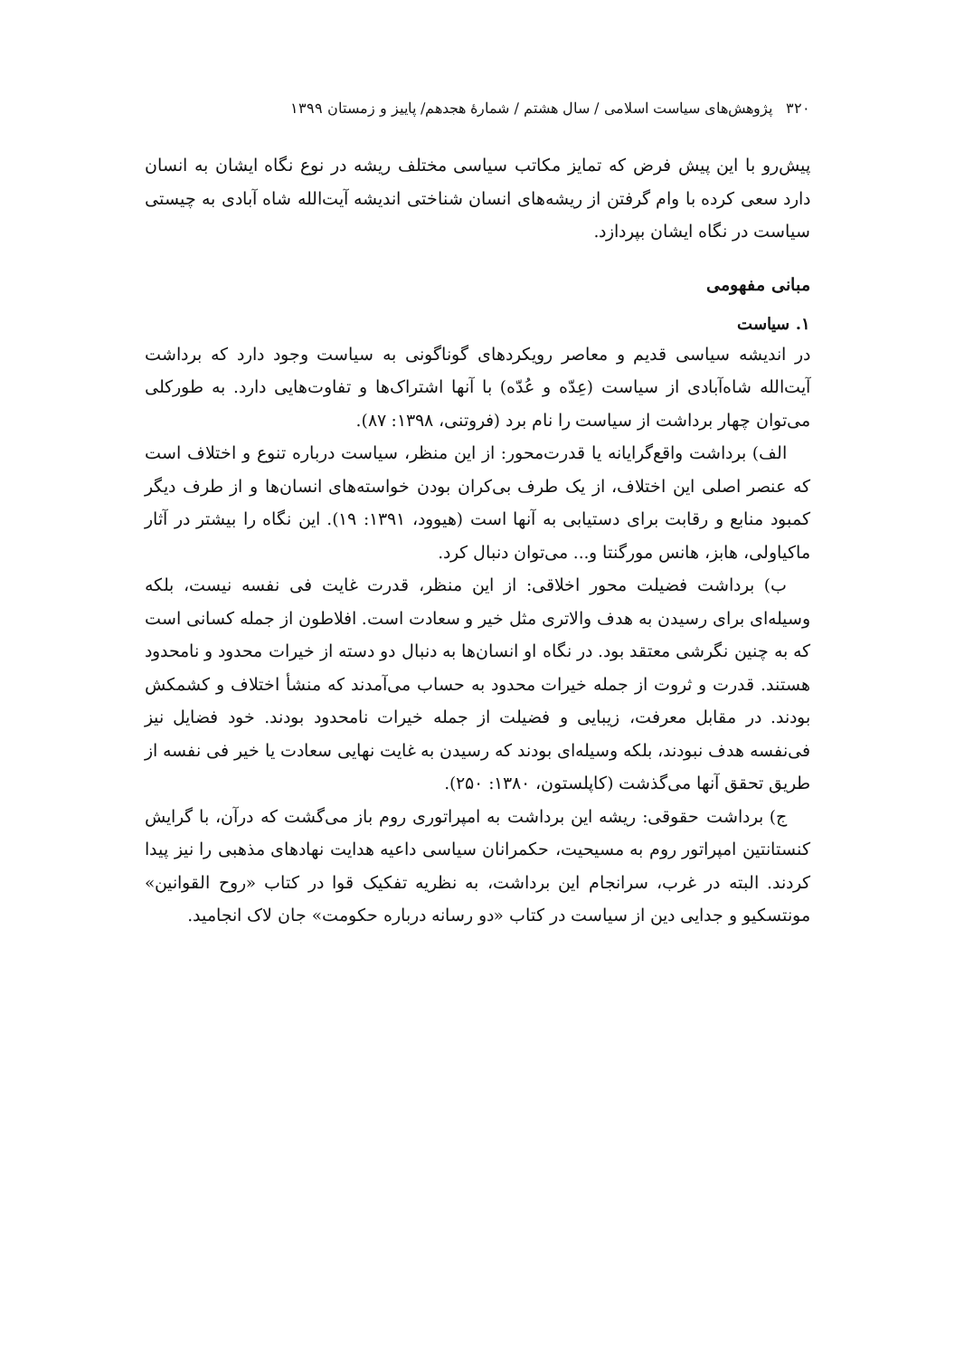۳۲۰ پژوهش‌های سیاست اسلامی / سال هشتم / شمارهٔ هجدهم/ پاییز و زمستان ۱۳۹۹
پیش‌رو با این پیش فرض که تمایز مکاتب سیاسی مختلف ریشه در نوع نگاه ایشان به انسان دارد سعی کرده با وام گرفتن از ریشه‌های انسان شناختی اندیشه آیت‌الله شاه آبادی به چیستی سیاست در نگاه ایشان بپردازد.
مبانی مفهومی
۱. سیاست
در اندیشه سیاسی قدیم و معاصر رویکردهای گوناگونی به سیاست وجود دارد که برداشت آیت‌الله شاه‌آبادی از سیاست (عِدّه و عُدّه) با آنها اشتراک‌ها و تفاوت‌هایی دارد. به طورکلی می‌توان چهار برداشت از سیاست را نام برد (فروتنی، ۱۳۹۸: ۸۷).
الف) برداشت واقع‌گرایانه یا قدرت‌محور: از این منظر، سیاست درباره تنوع و اختلاف است که عنصر اصلی این اختلاف، از یک طرف بی‌کران بودن خواسته‌های انسان‌ها و از طرف دیگر کمبود منابع و رقابت برای دستیابی به آنها است (هیوود، ۱۳۹۱: ۱۹). این نگاه را بیشتر در آثار ماکیاولی، هابز، هانس مورگنتا و... می‌توان دنبال کرد.
ب) برداشت فضیلت محور اخلاقی: از این منظر، قدرت غایت فی نفسه نیست، بلکه وسیله‌ای برای رسیدن به هدف والاتری مثل خیر و سعادت است. افلاطون از جمله کسانی است که به چنین نگرشی معتقد بود. در نگاه او انسان‌ها به دنبال دو دسته از خیرات محدود و نامحدود هستند. قدرت و ثروت از جمله خیرات محدود به حساب می‌آمدند که منشأ اختلاف و کشمکش بودند. در مقابل معرفت، زیبایی و فضیلت از جمله خیرات نامحدود بودند. خود فضایل نیز فی‌نفسه هدف نبودند، بلکه وسیله‌ای بودند که رسیدن به غایت نهایی سعادت یا خیر فی نفسه از طریق تحقق آنها می‌گذشت (کاپلستون، ۱۳۸۰: ۲۵۰).
ج) برداشت حقوقی: ریشه این برداشت به امپراتوری روم باز می‌گشت که درآن، با گرایش کنستانتین امپراتور روم به مسیحیت، حکمرانان سیاسی داعیه هدایت نهادهای مذهبی را نیز پیدا کردند. البته در غرب، سرانجام این برداشت، به نظریه تفکیک قوا در کتاب «روح القوانین» مونتسکیو و جدایی دین از سیاست در کتاب «دو رسانه درباره حکومت» جان لاک انجامید.